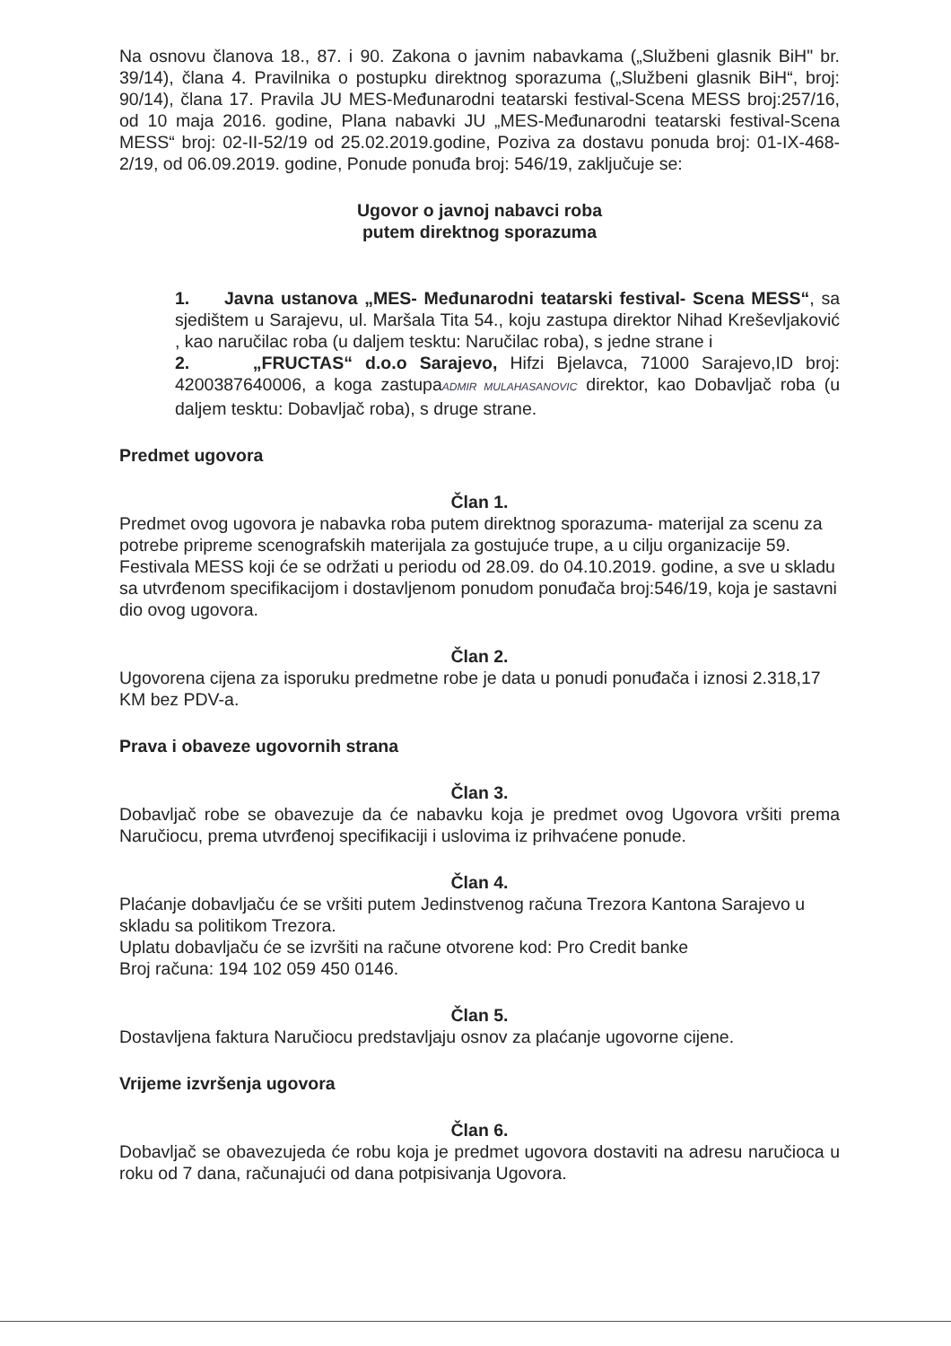Na osnovu članova 18., 87. i 90. Zakona o javnim nabavkama („Službeni glasnik BiH" br. 39/14), člana 4. Pravilnika o postupku direktnog sporazuma („Službeni glasnik BiH“, broj: 90/14), člana 17. Pravila JU MES-Međunarodni teatarski festival-Scena MESS broj:257/16, od 10 maja 2016. godine, Plana nabavki JU „MES-Međunarodni teatarski festival-Scena MESS“ broj: 02-II-52/19 od 25.02.2019.godine, Poziva za dostavu ponuda broj: 01-IX-468-2/19, od 06.09.2019. godine, Ponude ponuđa broj: 546/19, zaključuje se:
Ugovor o javnoj nabavci roba
putem direktnog sporazuma
1. Javna ustanova „MES- Međunarodni teatarski festival- Scena MESS“, sa sjedištem u Sarajevu, ul. Maršala Tita 54., koju zastupa direktor Nihad Kreševljaković , kao naručilac roba (u daljem tesktu: Naručilac roba), s jedne strane i
2. „FRUCTAS“ d.o.o Sarajevo, Hifzi Bjelavca, 71000 Sarajevo,ID broj: 4200387640006, a koga zastupaADMIR MULAHASANOVIC direktor, kao Dobavljač roba (u daljem tesktu: Dobavljač roba), s druge strane.
Predmet ugovora
Član 1.
Predmet ovog ugovora je nabavka roba putem direktnog sporazuma- materijal za scenu za potrebe pripreme scenografskih materijala za gostujuće trupe, a u cilju organizacije 59. Festivala MESS koji će se održati u periodu od 28.09. do 04.10.2019. godine, a sve u skladu sa utvrđenom specifikacijom i dostavljenom ponudom ponuđača broj:546/19, koja je sastavni dio ovog ugovora.
Član 2.
Ugovorena cijena za isporuku predmetne robe je data u ponudi ponuđača i iznosi 2.318,17 KM bez PDV-a.
Prava i obaveze ugovornih strana
Član 3.
Dobavljač robe se obavezuje da će nabavku koja je predmet ovog Ugovora vršiti prema Naručiocu, prema utvrđenoj specifikaciji i uslovima iz prihvaćene ponude.
Član 4.
Plaćanje dobavljaču će se vršiti putem Jedinstvenog računa Trezora Kantona Sarajevo u skladu sa politikom Trezora.
Uplatu dobavljaču će se izvršiti na račune otvorene kod: Pro Credit banke
Broj računa: 194 102 059 450 0146.
Član 5.
Dostavljena faktura Naručiocu predstavljaju osnov za plaćanje ugovorne cijene.
Vrijeme izvršenja ugovora
Član 6.
Dobavljač se obavezujeda će robu koja je predmet ugovora dostaviti na adresu naručioca u roku od 7 dana, računajući od dana potpisivanja Ugovora.